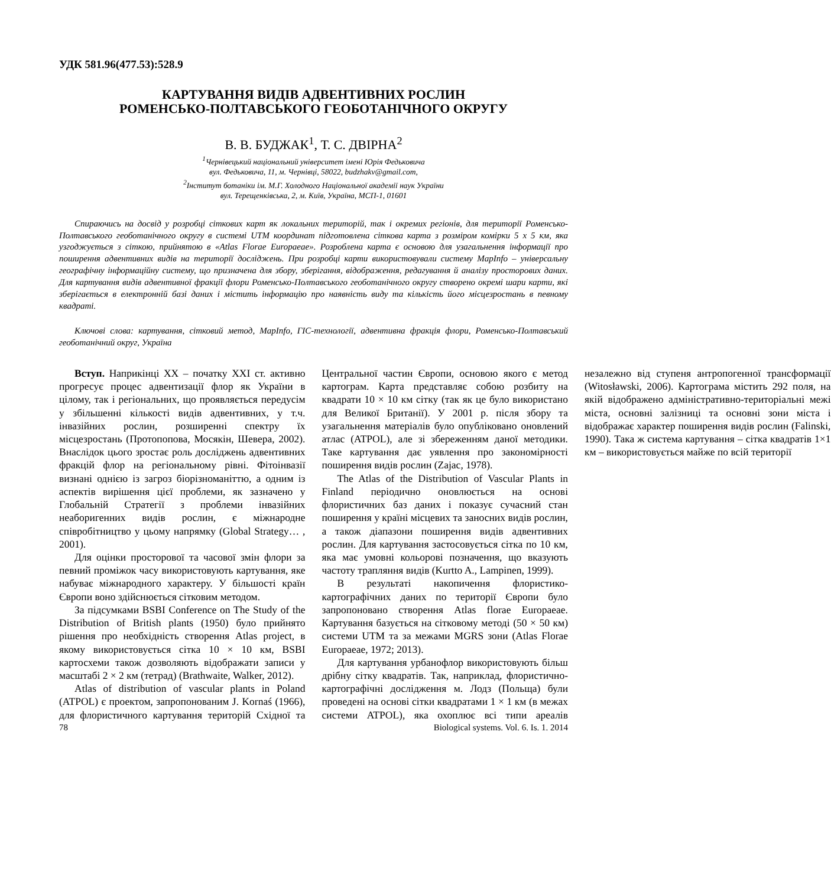УДК 581.96(477.53):528.9
КАРТУВАННЯ ВИДІВ АДВЕНТИВНИХ РОСЛИН
РОМЕНСЬКО-ПОЛТАВСЬКОГО ГЕОБОТАНІЧНОГО ОКРУГУ
В. В. БУДЖАК<sup>1</sup>, Т. С. ДВІРНА<sup>2</sup>
<sup>1</sup> Чернівецький національний університет імені Юрія Федьковича
вул. Федьковича, 11, м. Чернівці, 58022, budzhakv@gmail.com,
<sup>2</sup> Інститут ботаніки ім. М.Г. Холодного Національної академії наук України
вул. Терещенківська, 2, м. Київ, Україна, МСП-1, 01601
Спираючись на досвід у розробці сіткових карт як локальних територій, так і окремих регіонів, для території Роменсько-Полтавського геоботанічного округу в системі UTM координат підготовлена сіткова карта з розміром комірки 5 х 5 км, яка узгоджується з сіткою, прийнятою в «Atlas Florae Europaeae». Розроблена карта є основою для узагальнення інформації про поширення адвентивних видів на території досліджень. При розробці карти використовували систему MapInfo – універсальну географічну інформаційну систему, що призначена для збору, зберігання, відображення, редагування й аналізу просторових даних. Для картування видів адвентивної фракції флори Роменсько-Полтавського геоботанічного округу створено окремі шари карти, які зберігається в електронній базі даних і містить інформацію про наявність виду та кількість його місцезростань в певному квадраті.
Ключові слова: картування, сітковий метод, MapInfo, ГІС-технології, адвентивна фракція флори, Роменсько-Полтавський геоботанічний округ, Україна
Вступ. Наприкінці XX – початку XXI ст. активно прогресує процес адвентизації флор як України в цілому, так і регіональних, що проявляється передусім у збільшенні кількості видів адвентивних, у т.ч. інвазійних рослин, розширенні спектру їх місцезростань (Протопопова, Мосякін, Шевера, 2002). Внаслідок цього зростає роль досліджень адвентивних фракцій флор на регіональному рівні. Фітоінвазії визнані однією із загроз біорізноманіттю, а одним із аспектів вирішення цієї проблеми, як зазначено у Глобальній Стратегії з проблеми інвазійних неаборигенних видів рослин, є міжнародне співробітництво у цьому напрямку (Global Strategy… , 2001).
Для оцінки просторової та часової змін флори за певний проміжок часу використовують картування, яке набуває міжнародного характеру. У більшості країн Європи воно здійснюється сітковим методом.
За підсумками BSBI Conference on The Study of the Distribution of British plants (1950) було прийнято рішення про необхідність створення Atlas project, в якому використовується сітка 10 × 10 км, BSBI картосхеми також дозволяють відображати записи у масштабі 2 × 2 км (тетрад) (Brathwaite, Walker, 2012).
Atlas of distribution of vascular plants in Poland (ATPOL) є проектом, запропонованим J. Kornaś (1966), для флористичного картування територій Східної та Центральної частин Європи, основою якого є метод картограм. Карта представляє собою розбиту на квадрати 10 × 10 км сітку (так як це було використано для Великої Британії). У 2001 р. після збору та узагальнення матеріалів було опубліковано оновлений атлас (ATPOL), але зі збереженням даної методики. Таке картування дає уявлення про закономірності поширення видів рослин (Zajac, 1978).
The Atlas of the Distribution of Vascular Plants in Finland періодично оновлюється на основі флористичних баз даних і показує сучасний стан поширення у країні місцевих та заносних видів рослин, а також діапазони поширення видів адвентивних рослин. Для картування застосовується сітка по 10 км, яка має умовні кольорові позначення, що вказують частоту трапляння видів (Kurtto A., Lampinen, 1999).
В результаті накопичення флористико-картографічних даних по території Європи було запропоновано створення Atlas florae Europaeae. Картування базується на сітковому методі (50 × 50 км) системи UTM та за межами MGRS зони (Atlas Florae Europaeae, 1972; 2013).
Для картування урбанофлор використовують більш дрібну сітку квадратів. Так, наприклад, флористично-картографічні дослідження м. Лодз (Польща) були проведені на основі сітки квадратами 1 × 1 км (в межах системи ATPOL), яка охоплює всі типи ареалів незалежно від ступеня антропогенної трансформації (Witosławski, 2006). Картограма містить 292 поля, на якій відображено адміністративно-територіальні межі міста, основні залізниці та основні зони міста і відображає характер поширення видів рослин (Falinski, 1990). Така ж система картування – сітка квадратів 1×1 км – використовується майже по всій території
78 Biological systems. Vol. 6. Is. 1. 2014